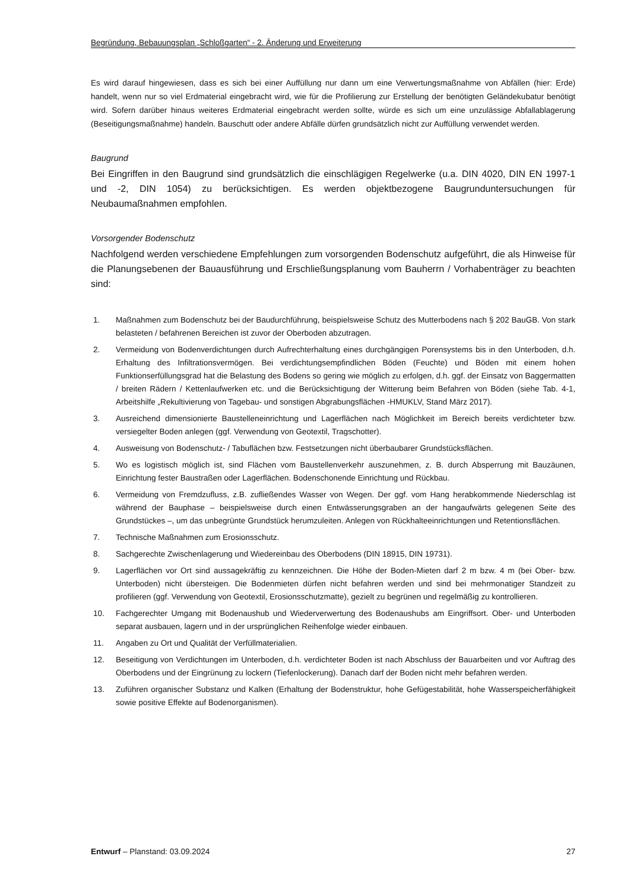Begründung, Bebauungsplan „Schloßgarten“ - 2. Änderung und Erweiterung
Es wird darauf hingewiesen, dass es sich bei einer Auffüllung nur dann um eine Verwertungsmaßnahme von Abfällen (hier: Erde) handelt, wenn nur so viel Erdmaterial eingebracht wird, wie für die Profilierung zur Erstellung der benötigten Geländekubatur benötigt wird. Sofern darüber hinaus weiteres Erdmaterial eingebracht werden sollte, würde es sich um eine unzulässige Abfallablagerung (Beseitigungsmaßnahme) handeln. Bauschutt oder andere Abfälle dürfen grundsätzlich nicht zur Auffüllung verwendet werden.
Baugrund
Bei Eingriffen in den Baugrund sind grundsätzlich die einschlägigen Regelwerke (u.a. DIN 4020, DIN EN 1997-1 und -2, DIN 1054) zu berücksichtigen. Es werden objektbezogene Baugrunduntersuchungen für Neubaumaßnahmen empfohlen.
Vorsorgender Bodenschutz
Nachfolgend werden verschiedene Empfehlungen zum vorsorgenden Bodenschutz aufgeführt, die als Hinweise für die Planungsebenen der Bauausführung und Erschließungsplanung vom Bauherrn / Vorhabenträger zu beachten sind:
1. Maßnahmen zum Bodenschutz bei der Baudurchführung, beispielsweise Schutz des Mutterbodens nach § 202 BauGB. Von stark belasteten / befahrenen Bereichen ist zuvor der Oberboden abzutragen.
2. Vermeidung von Bodenverdichtungen durch Aufrechterhaltung eines durchgängigen Porensystems bis in den Unterboden, d.h. Erhaltung des Infiltrationsvermögen. Bei verdichtungsempfindlichen Böden (Feuchte) und Böden mit einem hohen Funktionserfüllungsgrad hat die Belastung des Bodens so gering wie möglich zu erfolgen, d.h. ggf. der Einsatz von Baggermatten / breiten Rädern / Kettenlaufwerken etc. und die Berücksichtigung der Witterung beim Befahren von Böden (siehe Tab. 4-1, Arbeitshilfe „Rekultivierung von Tagebau- und sonstigen Abgrabungsflächen -HMUKLV, Stand März 2017).
3. Ausreichend dimensionierte Baustelleneinrichtung und Lagerflächen nach Möglichkeit im Bereich bereits verdichteter bzw. versiegelter Boden anlegen (ggf. Verwendung von Geotextil, Tragschotter).
4. Ausweisung von Bodenschutz- / Tabuflächen bzw. Festsetzungen nicht überbaubarer Grundstücksflächen.
5. Wo es logistisch möglich ist, sind Flächen vom Baustellenverkehr auszunehmen, z. B. durch Absperrung mit Bauzäunen, Einrichtung fester Baustraßen oder Lagerflächen. Bodenschonende Einrichtung und Rückbau.
6. Vermeidung von Fremdzufluss, z.B. zufließendes Wasser von Wegen. Der ggf. vom Hang herabkommende Niederschlag ist während der Bauphase – beispielsweise durch einen Entwässerungsgraben an der hangaufwärts gelegenen Seite des Grundstückes –, um das unbegrünte Grundstück herumzuleiten. Anlegen von Rückhalteeinrichtungen und Retentionsflächen.
7. Technische Maßnahmen zum Erosionsschutz.
8. Sachgerechte Zwischenlagerung und Wiedereinbau des Oberbodens (DIN 18915, DIN 19731).
9. Lagerflächen vor Ort sind aussagekräftig zu kennzeichnen. Die Höhe der Boden-Mieten darf 2 m bzw. 4 m (bei Ober- bzw. Unterboden) nicht übersteigen. Die Bodenmieten dürfen nicht befahren werden und sind bei mehrmonatiger Standzeit zu profilieren (ggf. Verwendung von Geotextil, Erosionsschutzmatte), gezielt zu begrünen und regelmäßig zu kontrollieren.
10. Fachgerechter Umgang mit Bodenaushub und Wiederverwertung des Bodenaushubs am Eingriffsort. Ober- und Unterboden separat ausbauen, lagern und in der ursprünglichen Reihenfolge wieder einbauen.
11. Angaben zu Ort und Qualität der Verfüllmaterialien.
12. Beseitigung von Verdichtungen im Unterboden, d.h. verdichteter Boden ist nach Abschluss der Bauarbeiten und vor Auftrag des Oberbodens und der Eingrünung zu lockern (Tiefenlockerung). Danach darf der Boden nicht mehr befahren werden.
13. Zuführen organischer Substanz und Kalken (Erhaltung der Bodenstruktur, hohe Gefügestabilität, hohe Wasserspeicherfähigkeit sowie positive Effekte auf Bodenorganismen).
Entwurf – Planstand: 03.09.2024
27